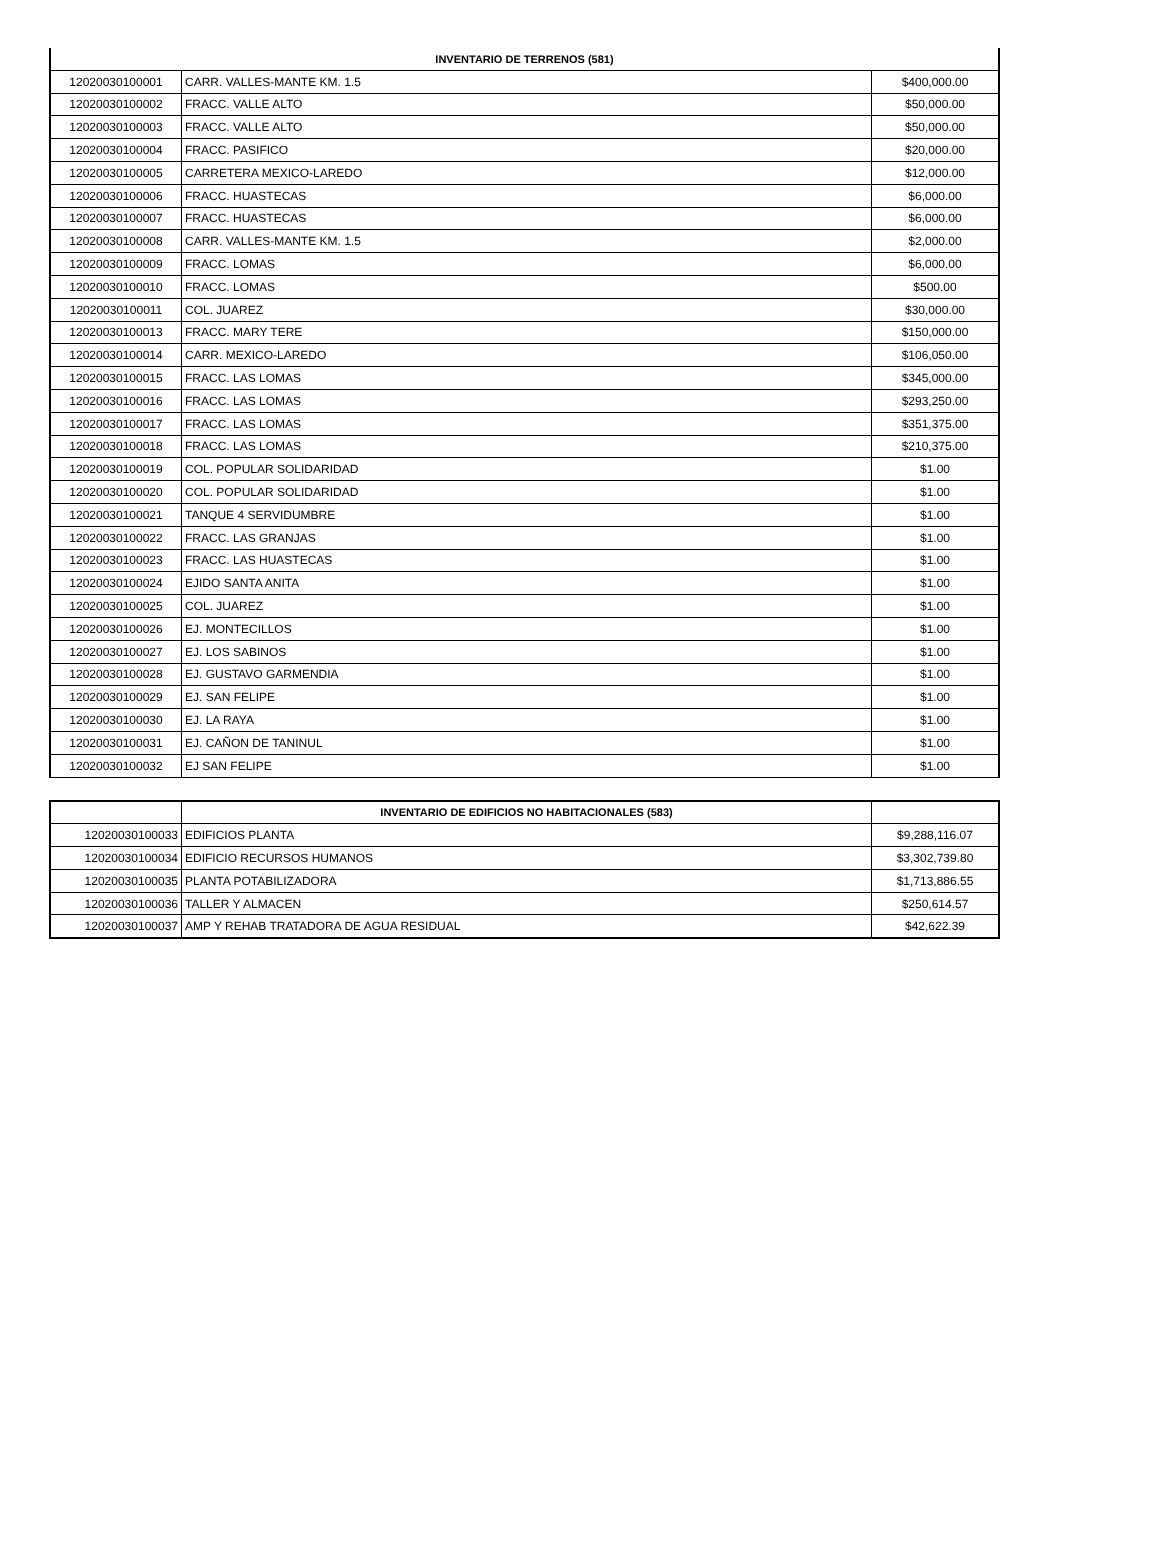| INVENTARIO DE TERRENOS (581) | | |
| --- | --- | --- |
| 12020030100001 | CARR. VALLES-MANTE KM. 1.5 | $400,000.00 |
| 12020030100002 | FRACC. VALLE ALTO | $50,000.00 |
| 12020030100003 | FRACC. VALLE ALTO | $50,000.00 |
| 12020030100004 | FRACC. PASIFICO | $20,000.00 |
| 12020030100005 | CARRETERA MEXICO-LAREDO | $12,000.00 |
| 12020030100006 | FRACC. HUASTECAS | $6,000.00 |
| 12020030100007 | FRACC. HUASTECAS | $6,000.00 |
| 12020030100008 | CARR. VALLES-MANTE KM. 1.5 | $2,000.00 |
| 12020030100009 | FRACC. LOMAS | $6,000.00 |
| 12020030100010 | FRACC. LOMAS | $500.00 |
| 12020030100011 | COL. JUAREZ | $30,000.00 |
| 12020030100013 | FRACC. MARY TERE | $150,000.00 |
| 12020030100014 | CARR. MEXICO-LAREDO | $106,050.00 |
| 12020030100015 | FRACC. LAS LOMAS | $345,000.00 |
| 12020030100016 | FRACC. LAS LOMAS | $293,250.00 |
| 12020030100017 | FRACC. LAS LOMAS | $351,375.00 |
| 12020030100018 | FRACC. LAS LOMAS | $210,375.00 |
| 12020030100019 | COL. POPULAR SOLIDARIDAD | $1.00 |
| 12020030100020 | COL. POPULAR SOLIDARIDAD | $1.00 |
| 12020030100021 | TANQUE 4 SERVIDUMBRE | $1.00 |
| 12020030100022 | FRACC. LAS GRANJAS | $1.00 |
| 12020030100023 | FRACC. LAS HUASTECAS | $1.00 |
| 12020030100024 | EJIDO SANTA ANITA | $1.00 |
| 12020030100025 | COL. JUAREZ | $1.00 |
| 12020030100026 | EJ. MONTECILLOS | $1.00 |
| 12020030100027 | EJ. LOS SABINOS | $1.00 |
| 12020030100028 | EJ. GUSTAVO GARMENDIA | $1.00 |
| 12020030100029 | EJ. SAN FELIPE | $1.00 |
| 12020030100030 | EJ. LA RAYA | $1.00 |
| 12020030100031 | EJ. CAÑON DE TANINUL | $1.00 |
| 12020030100032 | EJ SAN FELIPE | $1.00 |
| | INVENTARIO DE EDIFICIOS NO HABITACIONALES (583) | |
| --- | --- | --- |
| 12020030100033 | EDIFICIOS PLANTA | $9,288,116.07 |
| 12020030100034 | EDIFICIO RECURSOS HUMANOS | $3,302,739.80 |
| 12020030100035 | PLANTA POTABILIZADORA | $1,713,886.55 |
| 12020030100036 | TALLER Y ALMACEN | $250,614.57 |
| 12020030100037 | AMP Y REHAB TRATADORA DE AGUA RESIDUAL | $42,622.39 |